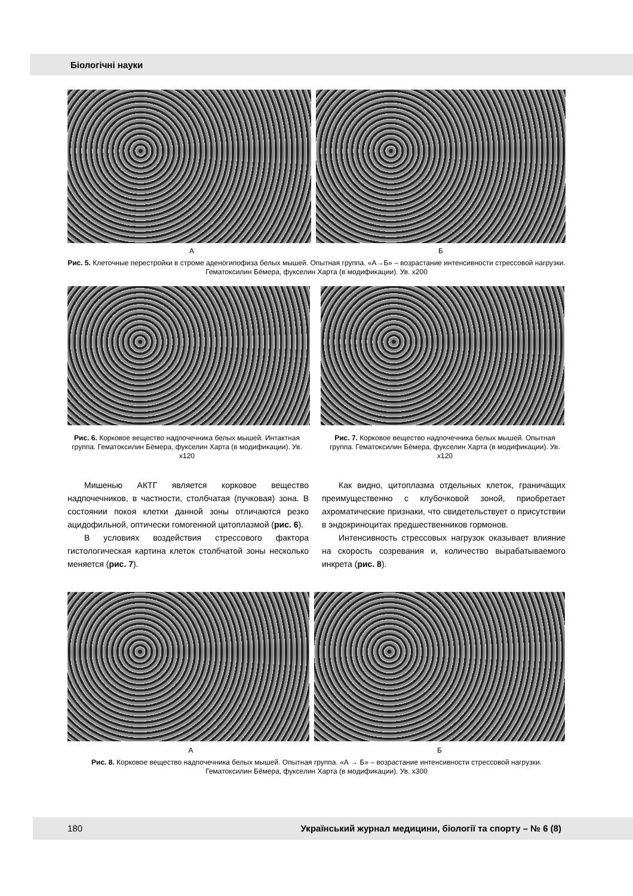Біологічні науки
А Б
Рис. 5. Клеточные перестройки в строме аденогипофиза белых мышей. Опытная группа. «А→Б» – возрастание интенсивности стрессовой нагрузки. Гематоксилин Бёмера, фукселин Харта (в модификации). Ув. х200
Рис. 6. Корковое вещество надпочечника белых мышей. Интактная группа. Гематоксилин Бёмера, фукселин Харта (в модификации). Ув. х120
Рис. 7. Корковое вещество надпочечника белых мышей. Опытная группа. Гематоксилин Бёмера, фукселин Харта (в модификации). Ув. х120
Мишенью АКТГ является корковое вещество надпочечников, в частности, столбчатая (пучковая) зона. В состоянии покоя клетки данной зоны отличаются резко ацидофильной, оптически гомогенной цитоплазмой (рис. 6).
В условиях воздействия стрессового фактора гистологическая картина клеток столбчатой зоны несколько меняется (рис. 7).
Как видно, цитоплазма отдельных клеток, граничащих преимущественно с клубочковой зоной, приобретает ахроматические признаки, что свидетельствует о присутствии в эндокриноцитах предшественников гормонов.
Интенсивность стрессовых нагрузок оказывает влияние на скорость созревания и, количество вырабатываемого инкрета (рис. 8).
А Б
Рис. 8. Корковое вещество надпочечника белых мышей. Опытная группа. «А → Б» – возрастание интенсивности стрессовой нагрузки. Гематоксилин Бёмера, фукселин Харта (в модификации). Ув. х300
180 Український журнал медицини, біології та спорту – № 6 (8)